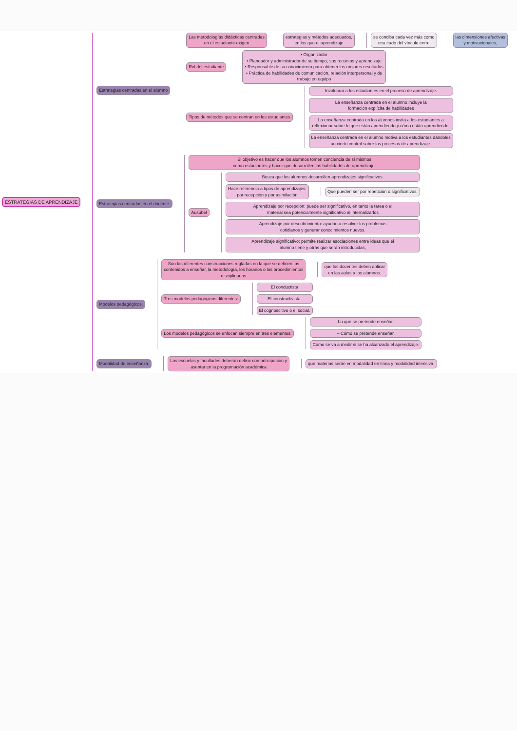ESTRATEGIAS DE APRENDIZAJE
Estrategias centradas en el alumno
Las metodologías didácticas centradas
en el estudiante exigen
estrategias y métodos adecuados,
en los que el aprendizaje
se conciba cada vez más como
resultado del vínculo entre
las dimensiones afectivas
y motivacionales,
Rol del estudiante
• Organizador
• Planeador y administrador de su tiempo, sus recursos y aprendizaje
• Responsable de su conocimiento para obtener los mejores resultados
• Práctica de habilidades de comunicación, relación interpersonal y de
trabajo en equipo
Tipos de métodos que se centran en los estudiantes
Involucrar a los estudiantes en el proceso de aprendizaje.
La enseñanza centrada en el alumno incluye la
formación explícita de habilidades
La enseñanza centrada en los alumnos invita a los estudiantes a
reflexionar sobre lo que están aprendiendo y cómo están aprendiendo.
La enseñanza centrada en el alumno motiva a los estudiantes dándoles
un cierto control sobre los procesos de aprendizaje.
Estrategias centradas en el docente.
El objetivo es hacer que los alumnos tomen conciencia de sí mismos
como estudiantes y hacer que desarrollen las habilidades de aprendizaje.
Ausubel
Busca que los alumnos desarrollen aprendizajes significativos.
Hace referencia a tipos de aprendizajes:
por recepción y por asimilación
Que pueden ser por repetición o significativos.
Aprendizaje por recepción: puede ser significativo, en tanto la tarea o el
material sea potencialmente significativo al internalizarlos
Aprendizaje por descubrimiento: ayudan a resolver los problemas
cotidianos y generar conocimientos nuevos.
Aprendizaje significativo: permite realizar asociaciones entre ideas que el
alumno tiene y otras que serán introducidas,
Modelos pedagógicos.
Son las diferentes construcciones regladas en la que se definen los
contenidos a enseñar, la metodología, los horarios o los procedimientos
disciplinarios
que los docentes deben aplicar
en las aulas a los alumnos.
Tres modelos pedagógicos diferentes:
El conductista
El constructivista.
El cognoscitivo o el social.
Los modelos pedagógicos se enfocan siempre en tres elementos:
Lo que se pretende enseñar.
– Cómo se pretende enseñar.
Cómo se va a medir si se ha alcanzado el aprendizaje.
Modalidad de enseñanza.
Las escuelas y facultades deberán definir con anticipación y
asentar en la programación académica
qué materias serán en modalidad en línea y modalidad intensiva.